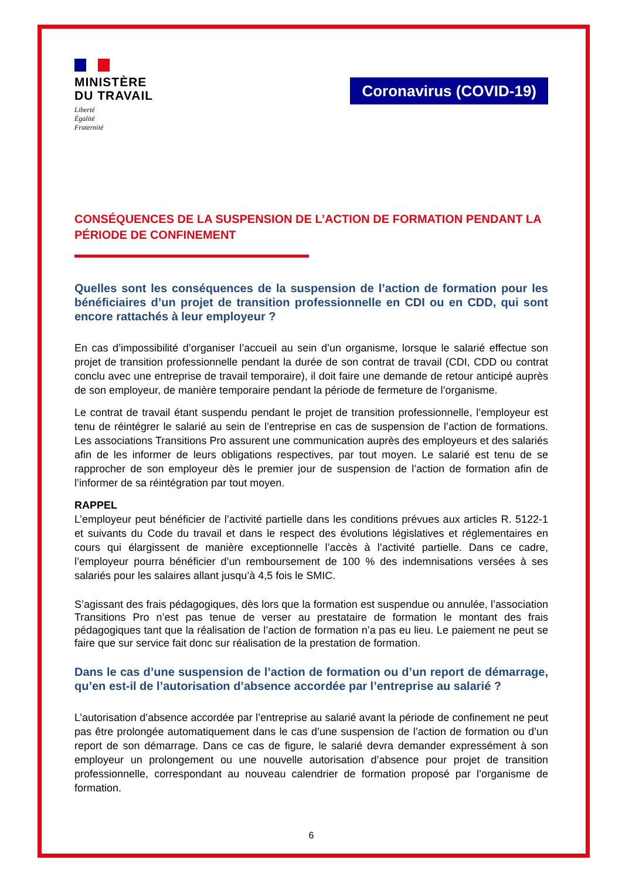MINISTÈRE
DU TRAVAIL
Liberté
Égalité
Fraternité
Coronavirus (COVID-19)
CONSÉQUENCES DE LA SUSPENSION DE L’ACTION DE FORMATION PENDANT LA PÉRIODE DE CONFINEMENT
Quelles sont les conséquences de la suspension de l’action de formation pour les bénéficiaires d’un projet de transition professionnelle en CDI ou en CDD, qui sont encore rattachés à leur employeur ?
En cas d’impossibilité d’organiser l’accueil au sein d’un organisme, lorsque le salarié effectue son projet de transition professionnelle pendant la durée de son contrat de travail (CDI, CDD ou contrat conclu avec une entreprise de travail temporaire), il doit faire une demande de retour anticipé auprès de son employeur, de manière temporaire pendant la période de fermeture de l’organisme.
Le contrat de travail étant suspendu pendant le projet de transition professionnelle, l’employeur est tenu de réintégrer le salarié au sein de l’entreprise en cas de suspension de l’action de formations. Les associations Transitions Pro assurent une communication auprès des employeurs et des salariés afin de les informer de leurs obligations respectives, par tout moyen. Le salarié est tenu de se rapprocher de son employeur dès le premier jour de suspension de l’action de formation afin de l’informer de sa réintégration par tout moyen.
RAPPEL
L’employeur peut bénéficier de l’activité partielle dans les conditions prévues aux articles R. 5122-1 et suivants du Code du travail et dans le respect des évolutions législatives et réglementaires en cours qui élargissent de manière exceptionnelle l’accès à l’activité partielle. Dans ce cadre, l’employeur pourra bénéficier d’un remboursement de 100 % des indemnisations versées à ses salariés pour les salaires allant jusqu’à 4,5 fois le SMIC.
S’agissant des frais pédagogiques, dès lors que la formation est suspendue ou annulée, l’association Transitions Pro n’est pas tenue de verser au prestataire de formation le montant des frais pédagogiques tant que la réalisation de l’action de formation n’a pas eu lieu. Le paiement ne peut se faire que sur service fait donc sur réalisation de la prestation de formation.
Dans le cas d’une suspension de l’action de formation ou d’un report de démarrage, qu’en est-il de l’autorisation d’absence accordée par l’entreprise au salarié ?
L’autorisation d’absence accordée par l’entreprise au salarié avant la période de confinement ne peut pas être prolongée automatiquement dans le cas d’une suspension de l’action de formation ou d’un report de son démarrage. Dans ce cas de figure, le salarié devra demander expressément à son employeur un prolongement ou une nouvelle autorisation d’absence pour projet de transition professionnelle, correspondant au nouveau calendrier de formation proposé par l’organisme de formation.
6